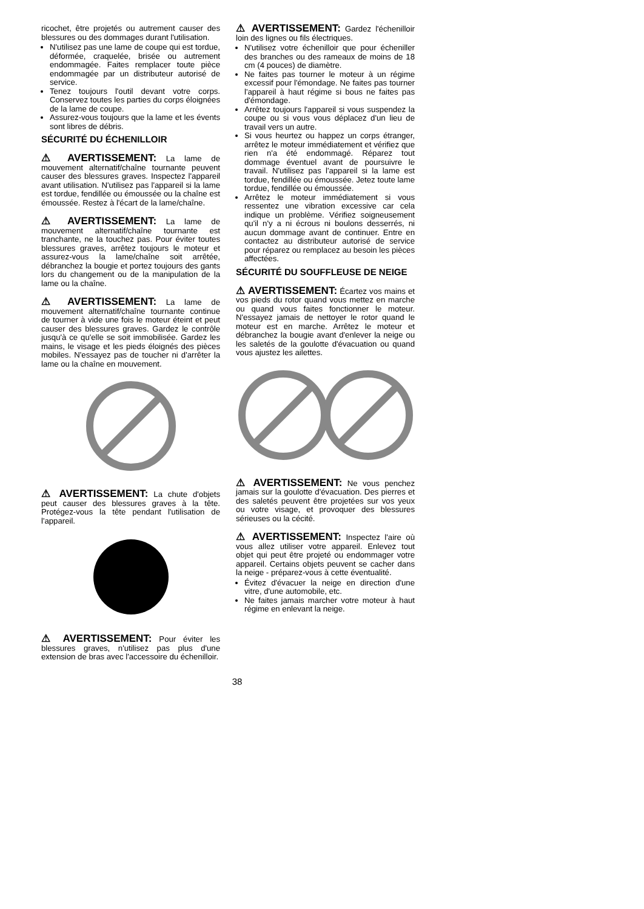ricochet, être projetés ou autrement causer des blessures ou des dommages durant l'utilisation.
N'utilisez pas une lame de coupe qui est tordue, déformée, craquelée, brisée ou autrement endommagée. Faites remplacer toute pièce endommagée par un distributeur autorisé de service.
Tenez toujours l'outil devant votre corps. Conservez toutes les parties du corps éloignées de la lame de coupe.
Assurez-vous toujours que la lame et les évents sont libres de débris.
SÉCURITÉ DU ÉCHENILLOIR
⚠ AVERTISSEMENT: La lame de mouvement alternatif/chaîne tournante peuvent causer des blessures graves. Inspectez l'appareil avant utilisation. N'utilisez pas l'appareil si la lame est tordue, fendillée ou émoussée ou la chaîne est émoussée. Restez à l'écart de la lame/chaîne.
⚠ AVERTISSEMENT: La lame de mouvement alternatif/chaîne tournante est tranchante, ne la touchez pas. Pour éviter toutes blessures graves, arrêtez toujours le moteur et assurez-vous la lame/chaîne soit arrêtée, débranchez la bougie et portez toujours des gants lors du changement ou de la manipulation de la lame ou la chaîne.
⚠ AVERTISSEMENT: La lame de mouvement alternatif/chaîne tournante continue de tourner à vide une fois le moteur éteint et peut causer des blessures graves. Gardez le contrôle jusqu'à ce qu'elle se soit immobilisée. Gardez les mains, le visage et les pieds éloignés des pièces mobiles. N'essayez pas de toucher ni d'arrêter la lame ou la chaîne en mouvement.
⚠ AVERTISSEMENT: La chute d'objets peut causer des blessures graves à la tête. Protégez-vous la tête pendant l'utilisation de l'appareil.
⚠ AVERTISSEMENT: Pour éviter les blessures graves, n'utilisez pas plus d'une extension de bras avec l'accessoire du échenilloir.
⚠ AVERTISSEMENT: Gardez l'échenilloir loin des lignes ou fils électriques.
N'utilisez votre échenilloir que pour écheniller des branches ou des rameaux de moins de 18 cm (4 pouces) de diamètre.
Ne faites pas tourner le moteur à un régime excessif pour l'émondage. Ne faites pas tourner l'appareil à haut régime si bous ne faites pas d'émondage.
Arrêtez toujours l'appareil si vous suspendez la coupe ou si vous vous déplacez d'un lieu de travail vers un autre.
Si vous heurtez ou happez un corps étranger, arrêtez le moteur immédiatement et vérifiez que rien n'a été endommagé. Réparez tout dommage éventuel avant de poursuivre le travail. N'utilisez pas l'appareil si la lame est tordue, fendillée ou émoussée. Jetez toute lame tordue, fendillée ou émoussée.
Arrêtez le moteur immédiatement si vous ressentez une vibration excessive car cela indique un problème. Vérifiez soigneusement qu'il n'y a ni écrous ni boulons desserrés, ni aucun dommage avant de continuer. Entre en contactez au distributeur autorisé de service pour réparez ou remplacez au besoin les pièces affectées.
SÉCURITÉ DU SOUFFLEUSE DE NEIGE
⚠ AVERTISSEMENT: Écartez vos mains et vos pieds du rotor quand vous mettez en marche ou quand vous faites fonctionner le moteur. N'essayez jamais de nettoyer le rotor quand le moteur est en marche. Arrêtez le moteur et débranchez la bougie avant d'enlever la neige ou les saletés de la goulotte d'évacuation ou quand vous ajustez les ailettes.
⚠ AVERTISSEMENT: Ne vous penchez jamais sur la goulotte d'évacuation. Des pierres et des saletés peuvent être projetées sur vos yeux ou votre visage, et provoquer des blessures sérieuses ou la cécité.
⚠ AVERTISSEMENT: Inspectez l'aire où vous allez utiliser votre appareil. Enlevez tout objet qui peut être projeté ou endommager votre appareil. Certains objets peuvent se cacher dans la neige - préparez-vous à cette éventualité.
Évitez d'évacuer la neige en direction d'une vitre, d'une automobile, etc.
Ne faites jamais marcher votre moteur à haut régime en enlevant la neige.
38